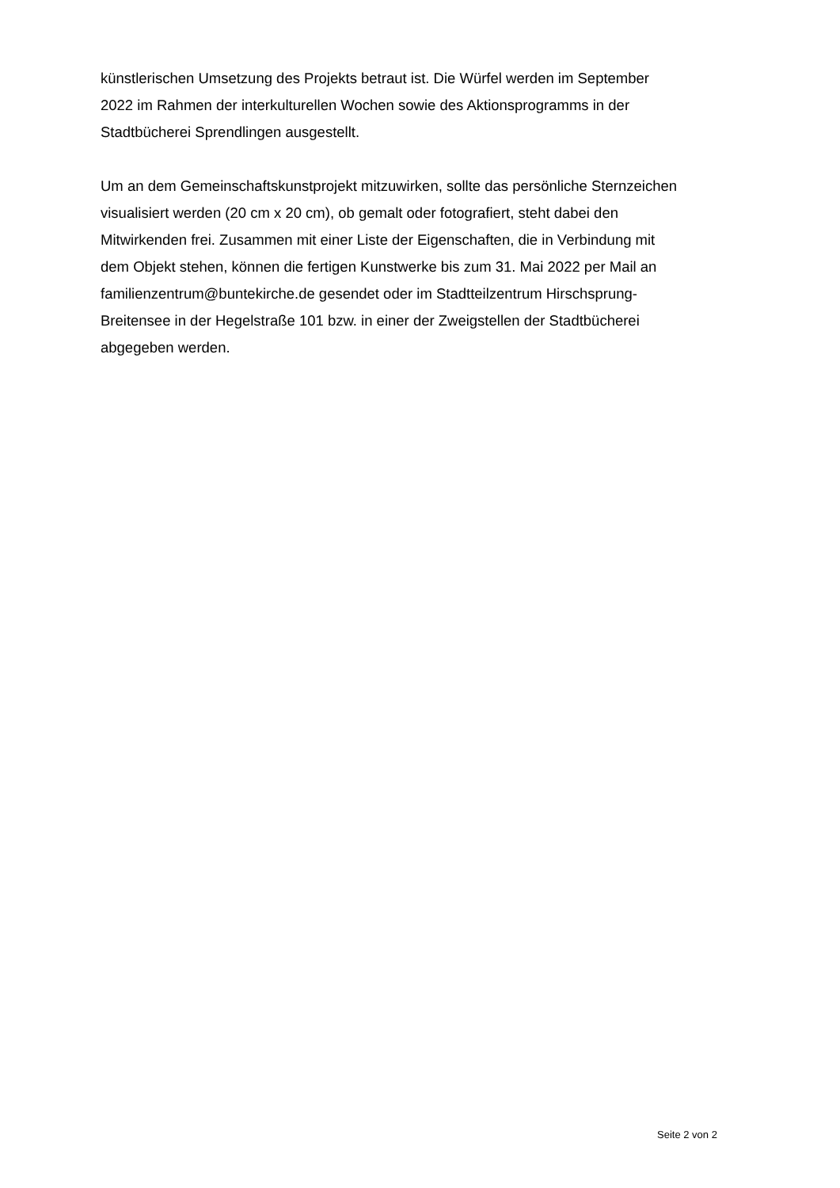künstlerischen Umsetzung des Projekts betraut ist. Die Würfel werden im September
2022 im Rahmen der interkulturellen Wochen sowie des Aktionsprogramms in der
Stadtbücherei Sprendlingen ausgestellt.
Um an dem Gemeinschaftskunstprojekt mitzuwirken, sollte das persönliche Sternzeichen
visualisiert werden (20 cm x 20 cm), ob gemalt oder fotografiert, steht dabei den
Mitwirkenden frei. Zusammen mit einer Liste der Eigenschaften, die in Verbindung mit
dem Objekt stehen, können die fertigen Kunstwerke bis zum 31. Mai 2022 per Mail an
familienzentrum@buntekirche.de gesendet oder im Stadtteilzentrum Hirschsprung-
Breitensee in der Hegelstraße 101 bzw. in einer der Zweigstellen der Stadtbücherei
abgegeben werden.
Seite 2 von 2